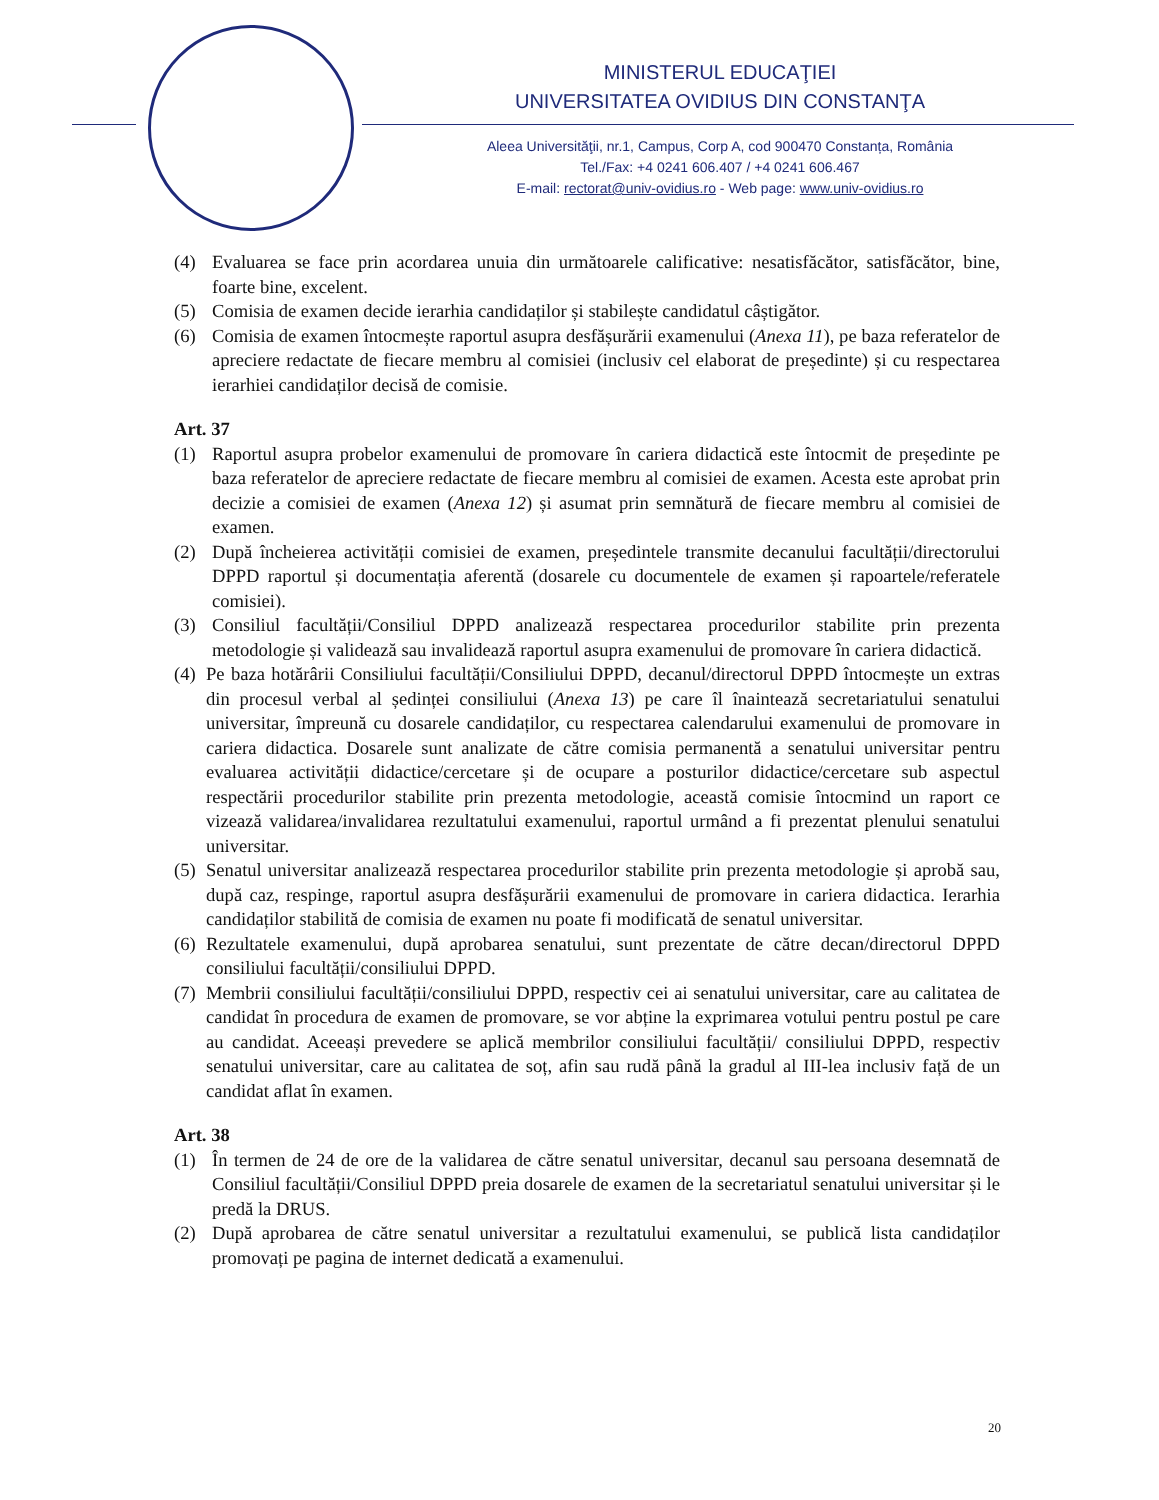MINISTERUL EDUCAŢIEI
UNIVERSITATEA OVIDIUS DIN CONSTANŢA
Aleea Universităţii, nr.1, Campus, Corp A, cod 900470 Constanța, România
Tel./Fax: +4 0241 606.407 / +4 0241 606.467
E-mail: rectorat@univ-ovidius.ro - Web page: www.univ-ovidius.ro
(4) Evaluarea se face prin acordarea unuia din următoarele calificative: nesatisfăcător, satisfăcător, bine, foarte bine, excelent.
(5) Comisia de examen decide ierarhia candidaților și stabilește candidatul câștigător.
(6) Comisia de examen întocmește raportul asupra desfășurării examenului (Anexa 11), pe baza referatelor de apreciere redactate de fiecare membru al comisiei (inclusiv cel elaborat de președinte) și cu respectarea ierarhiei candidaților decisă de comisie.
Art. 37
(1) Raportul asupra probelor examenului de promovare în cariera didactică este întocmit de președinte pe baza referatelor de apreciere redactate de fiecare membru al comisiei de examen. Acesta este aprobat prin decizie a comisiei de examen (Anexa 12) și asumat prin semnătură de fiecare membru al comisiei de examen.
(2) După încheierea activității comisiei de examen, președintele transmite decanului facultății/directorului DPPD raportul și documentația aferentă (dosarele cu documentele de examen și rapoartele/referatele comisiei).
(3) Consiliul facultății/Consiliul DPPD analizează respectarea procedurilor stabilite prin prezenta metodologie și validează sau invalidează raportul asupra examenului de promovare în cariera didactică.
(4) Pe baza hotărârii Consiliului facultății/Consiliului DPPD, decanul/directorul DPPD întocmește un extras din procesul verbal al ședinței consiliului (Anexa 13) pe care îl înaintează secretariatului senatului universitar, împreună cu dosarele candidaților, cu respectarea calendarului examenului de promovare in cariera didactica. Dosarele sunt analizate de către comisia permanentă a senatului universitar pentru evaluarea activității didactice/cercetare și de ocupare a posturilor didactice/cercetare sub aspectul respectării procedurilor stabilite prin prezenta metodologie, această comisie întocmind un raport ce vizează validarea/invalidarea rezultatului examenului, raportul urmând a fi prezentat plenului senatului universitar.
(5) Senatul universitar analizează respectarea procedurilor stabilite prin prezenta metodologie și aprobă sau, după caz, respinge, raportul asupra desfășurării examenului de promovare in cariera didactica. Ierarhia candidaților stabilită de comisia de examen nu poate fi modificată de senatul universitar.
(6) Rezultatele examenului, după aprobarea senatului, sunt prezentate de către decan/directorul DPPD consiliului facultății/consiliului DPPD.
(7) Membrii consiliului facultății/consiliului DPPD, respectiv cei ai senatului universitar, care au calitatea de candidat în procedura de examen de promovare, se vor abține la exprimarea votului pentru postul pe care au candidat. Aceeași prevedere se aplică membrilor consiliului facultății/ consiliului DPPD, respectiv senatului universitar, care au calitatea de soț, afin sau rudă până la gradul al III-lea inclusiv față de un candidat aflat în examen.
Art. 38
(1) În termen de 24 de ore de la validarea de către senatul universitar, decanul sau persoana desemnată de Consiliul facultății/Consiliul DPPD preia dosarele de examen de la secretariatul senatului universitar și le predă la DRUS.
(2) După aprobarea de către senatul universitar a rezultatului examenului, se publică lista candidaților promovați pe pagina de internet dedicată a examenului.
20